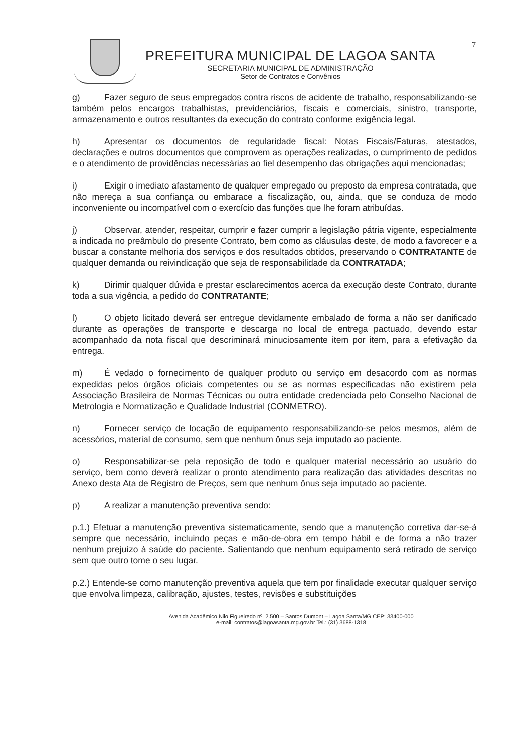7
PREFEITURA MUNICIPAL DE LAGOA SANTA
SECRETARIA MUNICIPAL DE ADMINISTRAÇÃO
Setor de Contratos e Convênios
g) Fazer seguro de seus empregados contra riscos de acidente de trabalho, responsabilizando-se também pelos encargos trabalhistas, previdenciários, fiscais e comerciais, sinistro, transporte, armazenamento e outros resultantes da execução do contrato conforme exigência legal.
h) Apresentar os documentos de regularidade fiscal: Notas Fiscais/Faturas, atestados, declarações e outros documentos que comprovem as operações realizadas, o cumprimento de pedidos e o atendimento de providências necessárias ao fiel desempenho das obrigações aqui mencionadas;
i) Exigir o imediato afastamento de qualquer empregado ou preposto da empresa contratada, que não mereça a sua confiança ou embarace a fiscalização, ou, ainda, que se conduza de modo inconveniente ou incompatível com o exercício das funções que lhe foram atribuídas.
j) Observar, atender, respeitar, cumprir e fazer cumprir a legislação pátria vigente, especialmente a indicada no preâmbulo do presente Contrato, bem como as cláusulas deste, de modo a favorecer e a buscar a constante melhoria dos serviços e dos resultados obtidos, preservando o CONTRATANTE de qualquer demanda ou reivindicação que seja de responsabilidade da CONTRATADA;
k) Dirimir qualquer dúvida e prestar esclarecimentos acerca da execução deste Contrato, durante toda a sua vigência, a pedido do CONTRATANTE;
l) O objeto licitado deverá ser entregue devidamente embalado de forma a não ser danificado durante as operações de transporte e descarga no local de entrega pactuado, devendo estar acompanhado da nota fiscal que descriminará minuciosamente item por item, para a efetivação da entrega.
m) É vedado o fornecimento de qualquer produto ou serviço em desacordo com as normas expedidas pelos órgãos oficiais competentes ou se as normas especificadas não existirem pela Associação Brasileira de Normas Técnicas ou outra entidade credenciada pelo Conselho Nacional de Metrologia e Normatização e Qualidade Industrial (CONMETRO).
n) Fornecer serviço de locação de equipamento responsabilizando-se pelos mesmos, além de acessórios, material de consumo, sem que nenhum ônus seja imputado ao paciente.
o) Responsabilizar-se pela reposição de todo e qualquer material necessário ao usuário do serviço, bem como deverá realizar o pronto atendimento para realização das atividades descritas no Anexo desta Ata de Registro de Preços, sem que nenhum ônus seja imputado ao paciente.
p) A realizar a manutenção preventiva sendo:
p.1.) Efetuar a manutenção preventiva sistematicamente, sendo que a manutenção corretiva dar-se-á sempre que necessário, incluindo peças e mão-de-obra em tempo hábil e de forma a não trazer nenhum prejuízo à saúde do paciente. Salientando que nenhum equipamento será retirado de serviço sem que outro tome o seu lugar.
p.2.) Entende-se como manutenção preventiva aquela que tem por finalidade executar qualquer serviço que envolva limpeza, calibração, ajustes, testes, revisões e substituições
Avenida Acadêmico Nilo Figueiredo nº. 2.500 – Santos Dumont – Lagoa Santa/MG CEP: 33400-000
e-mail: contratos@lagoasanta.mg.gov.br Tel.: (31) 3688-1318